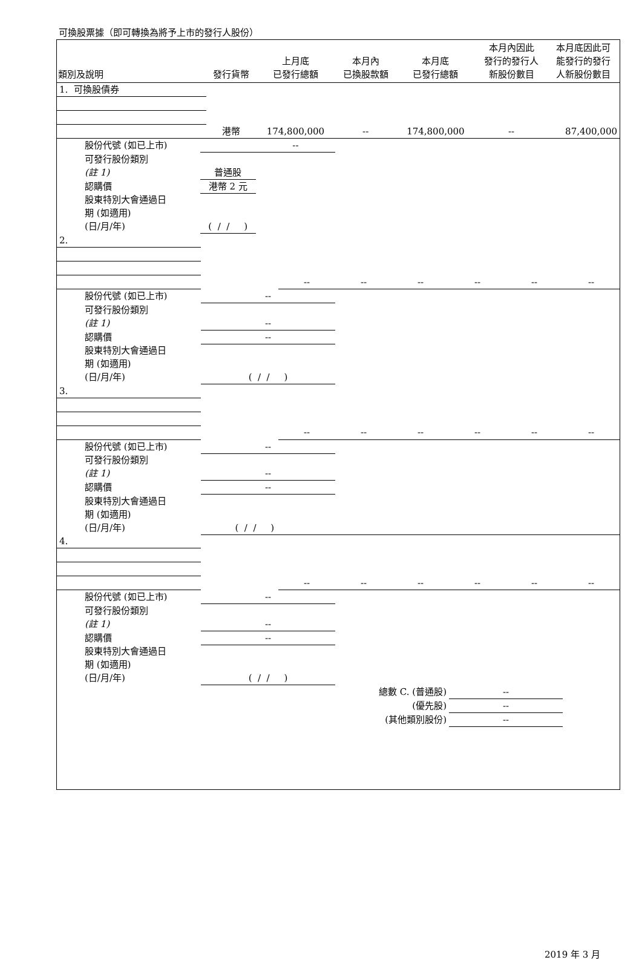可換股票據（即可轉換為將予上市的發行人股份）
| 類別及說明 | | 發行貨幣 | 上月底 已發行總額 | 本月內 已換股款額 | 本月底 已發行總額 | 本月內因此 發行的發行人 新股份數目 | 本月底因此可 能發行的發行 人新股份數目 |
| --- | --- | --- | --- | --- | --- | --- | --- |
| 1. 可換股債券 | | | | | | | |
| | | 港幣 | 174,800,000 | -- | 174,800,000 | -- | 87,400,000 |
| 股份代號 (如已上市) | | | -- | | | | |
| 可發行股份類別 | | | | | | | |
| (註 1) | 普通股 | | | | | | |
| 認購價 | 港幣 2 元 | | | | | | |
| 股東特別大會通過日 | | | | | | | |
| 期 (如適用) | | | | | | | |
| (日/月/年) | ( / / ) | | | | | | |
| 2. | | | | | | | |
| | | -- | -- | -- | -- | -- | -- |
| 股份代號 (如已上市) | -- | | | | | | |
| 可發行股份類別 | | | | | | | |
| (註 1) | -- | | | | | | |
| 認購價 | -- | | | | | | |
| 股東特別大會通過日 | | | | | | | |
| 期 (如適用) | | | | | | | |
| (日/月/年) | ( / / ) | | | | | | |
| 3. | | | | | | | |
| | | -- | -- | -- | -- | -- | -- |
| 股份代號 (如已上市) | -- | | | | | | |
| 可發行股份類別 | | | | | | | |
| (註 1) | -- | | | | | | |
| 認購價 | -- | | | | | | |
| 股東特別大會通過日 | | | | | | | |
| 期 (如適用) | | | | | | | |
| (日/月/年) | ( / / ) | | | | | | |
| 4. | | | | | | | |
| | | -- | -- | -- | -- | -- | -- |
| 股份代號 (如已上市) | -- | | | | | | |
| 可發行股份類別 | | | | | | | |
| (註 1) | -- | | | | | | |
| 認購價 | -- | | | | | | |
| 股東特別大會通過日 | | | | | | | |
| 期 (如適用) | | | | | | | |
| (日/月/年) | ( / / ) | | | | | | |
| 總數 C. (普通股) | | | | | -- | | |
| (優先股) | | | | | -- | | |
| (其他類別股份) | | | | | -- | | |
2019 年 3 月